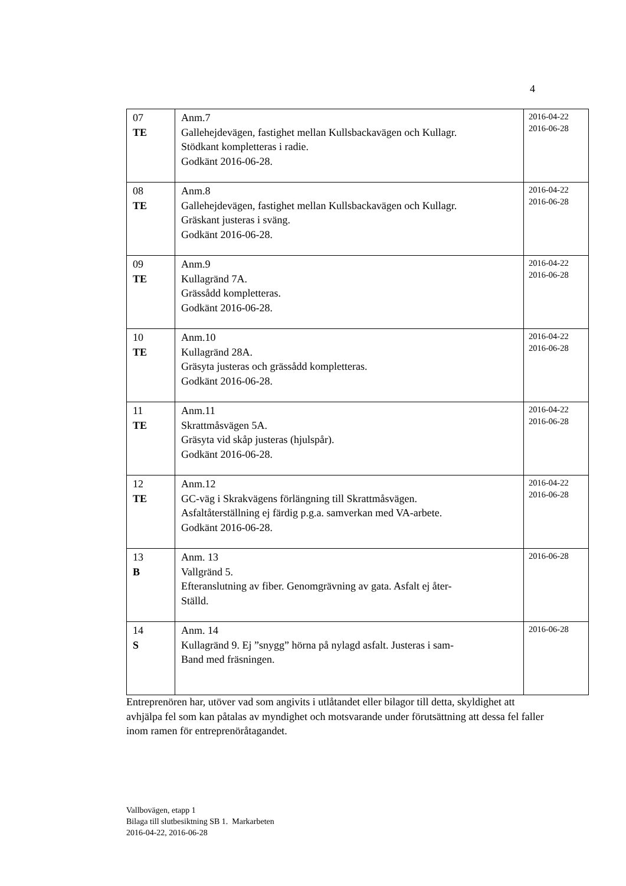4
| 07 TE | Anm.7 Gallehejdevägen, fastighet mellan Kullsbackavägen och Kullagr. Stödkant kompletteras i radie. Godkänt 2016-06-28. | 2016-04-22 2016-06-28 |
| 08 TE | Anm.8 Gallehejdevägen, fastighet mellan Kullsbackavägen och Kullagr. Gräskant justeras i sväng. Godkänt 2016-06-28. | 2016-04-22 2016-06-28 |
| 09 TE | Anm.9 Kullagränd 7A. Grässådd kompletteras. Godkänt 2016-06-28. | 2016-04-22 2016-06-28 |
| 10 TE | Anm.10 Kullagränd 28A. Gräsyta justeras och grässådd kompletteras. Godkänt 2016-06-28. | 2016-04-22 2016-06-28 |
| 11 TE | Anm.11 Skrattmåsvägen 5A. Gräsyta vid skåp justeras (hjulspår). Godkänt 2016-06-28. | 2016-04-22 2016-06-28 |
| 12 TE | Anm.12 GC-väg i Skrakvägens förlängning till Skrattmåsvägen. Asfaltåterställning ej färdig p.g.a. samverkan med VA-arbete. Godkänt 2016-06-28. | 2016-04-22 2016-06-28 |
| 13 B | Anm. 13 Vallgränd 5. Efteranslutning av fiber. Genomgrävning av gata. Asfalt ej åter- Ställd. | 2016-06-28 |
| 14 S | Anm. 14 Kullagränd 9. Ej ”snygg” hörna på nylagd asfalt. Justeras i sam- Band med fräsningen. | 2016-06-28 |
Entreprenören har, utöver vad som angivits i utlåtandet eller bilagor till detta, skyldighet att avhjälpa fel som kan påtalas av myndighet och motsvarande under förutsättning att dessa fel faller inom ramen för entreprenöråtagandet.
Vallbovägen, etapp 1
Bilaga till slutbesiktning SB 1. Markarbeten
2016-04-22, 2016-06-28